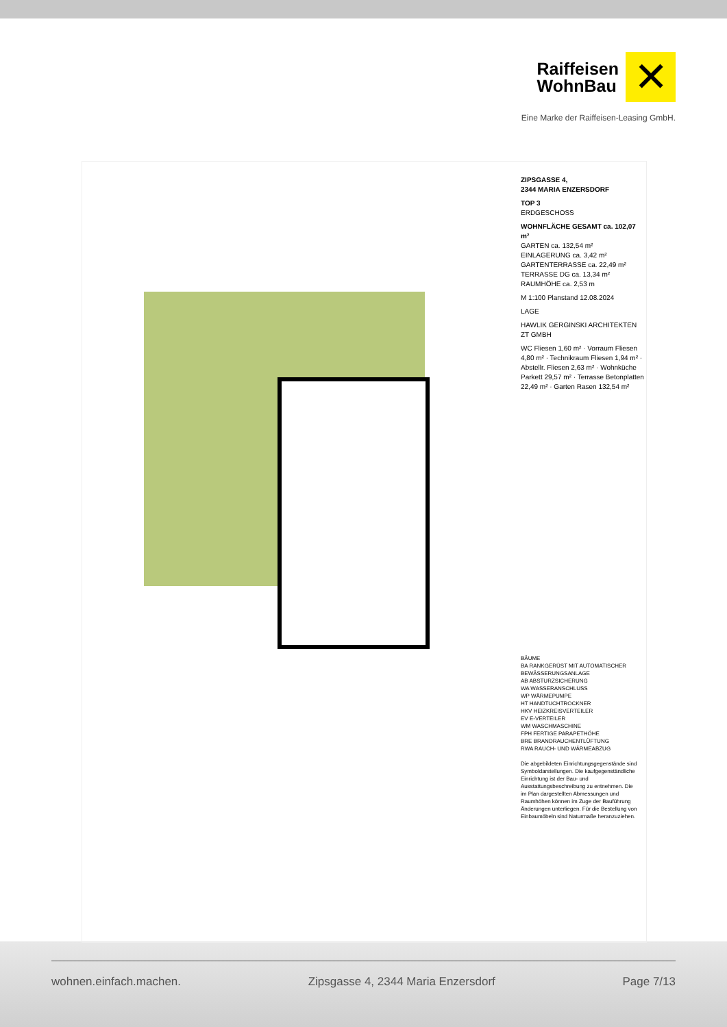Raiffeisen
WohnBau ✕
Eine Marke der Raiffeisen-Leasing GmbH.
ZIPSGASSE 4,
2344 MARIA ENZERSDORF
TOP 3
ERDGESCHOSS
WOHNFLÄCHE GESAMT ca. 102,07 m²
GARTEN ca. 132,54 m²
EINLAGERUNG ca. 3,42 m²
GARTENTERRASSE ca. 22,49 m²
TERRASSE DG ca. 13,34 m²
RAUMHÖHE ca. 2,53 m
M 1:100 Planstand 12.08.2024
LAGE
HAWLIK GERGINSKI ARCHITEKTEN ZT GMBH
WC Fliesen 1,60 m² · Vorraum Fliesen 4,80 m² · Technikraum Fliesen 1,94 m² · Abstellr. Fliesen 2,63 m² · Wohnküche Parkett 29,57 m² · Terrasse Betonplatten 22,49 m² · Garten Rasen 132,54 m²
BÄUME
BA RANKGERÜST MIT AUTOMATISCHER BEWÄSSERUNGSANLAGE
AB ABSTURZSICHERUNG
WA WASSERANSCHLUSS
WP WÄRMEPUMPE
HT HANDTUCHTROCKNER
HKV HEIZKREISVERTEILER
EV E-VERTEILER
WM WASCHMASCHINE
FPH FERTIGE PARAPETHÖHE
BRE BRANDRAUCHENTLÜFTUNG
RWA RAUCH- UND WÄRMEABZUG
Die abgebildeten Einrichtungsgegenstände sind Symboldarstellungen. Die kaufgegenständliche Einrichtung ist der Bau- und Ausstattungsbeschreibung zu entnehmen. Die im Plan dargestellten Abmessungen und Raumhöhen können im Zuge der Bauführung Änderungen unterliegen. Für die Bestellung von Einbaumöbeln sind Naturmaße heranzuziehen.
wohnen.einfach.machen. Zipsgasse 4, 2344 Maria Enzersdorf Page 7/13